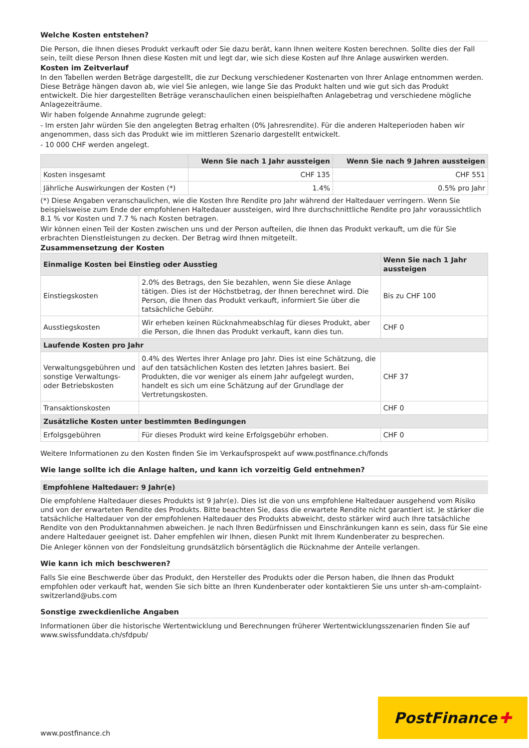Welche Kosten entstehen?
Die Person, die Ihnen dieses Produkt verkauft oder Sie dazu berät, kann Ihnen weitere Kosten berechnen. Sollte dies der Fall sein, teilt diese Person Ihnen diese Kosten mit und legt dar, wie sich diese Kosten auf Ihre Anlage auswirken werden.
Kosten im Zeitverlauf
In den Tabellen werden Beträge dargestellt, die zur Deckung verschiedener Kostenarten von Ihrer Anlage entnommen werden. Diese Beträge hängen davon ab, wie viel Sie anlegen, wie lange Sie das Produkt halten und wie gut sich das Produkt entwickelt. Die hier dargestellten Beträge veranschaulichen einen beispielhaften Anlagebetrag und verschiedene mögliche Anlagezeiträume.
Wir haben folgende Annahme zugrunde gelegt:
- Im ersten Jahr würden Sie den angelegten Betrag erhalten (0% Jahresrendite). Für die anderen Halteperioden haben wir angenommen, dass sich das Produkt wie im mittleren Szenario dargestellt entwickelt.
- 10 000 CHF werden angelegt.
| | Wenn Sie nach 1 Jahr aussteigen | Wenn Sie nach 9 Jahren aussteigen |
| --- | --- | --- |
| Kosten insgesamt | CHF 135 | CHF 551 |
| Jährliche Auswirkungen der Kosten (*) | 1.4% | 0.5% pro Jahr |
(*) Diese Angaben veranschaulichen, wie die Kosten Ihre Rendite pro Jahr während der Haltedauer verringern. Wenn Sie beispielsweise zum Ende der empfohlenen Haltedauer aussteigen, wird Ihre durchschnittliche Rendite pro Jahr voraussichtlich 8.1 % vor Kosten und 7.7 % nach Kosten betragen.
Wir können einen Teil der Kosten zwischen uns und der Person aufteilen, die Ihnen das Produkt verkauft, um die für Sie erbrachten Dienstleistungen zu decken. Der Betrag wird Ihnen mitgeteilt.
Zusammensetzung der Kosten
| Einmalige Kosten bei Einstieg oder Ausstieg | | Wenn Sie nach 1 Jahr aussteigen |
| --- | --- | --- |
| Einstiegskosten | 2.0% des Betrags, den Sie bezahlen, wenn Sie diese Anlage tätigen. Dies ist der Höchstbetrag, der Ihnen berechnet wird. Die Person, die Ihnen das Produkt verkauft, informiert Sie über die tatsächliche Gebühr. | Bis zu CHF 100 |
| Ausstiegskosten | Wir erheben keinen Rücknahmeabschlag für dieses Produkt, aber die Person, die Ihnen das Produkt verkauft, kann dies tun. | CHF 0 |
| Laufende Kosten pro Jahr | | |
| Verwaltungsgebühren und sonstige Verwaltungs- oder Betriebskosten | 0.4% des Wertes Ihrer Anlage pro Jahr. Dies ist eine Schätzung, die auf den tatsächlichen Kosten des letzten Jahres basiert. Bei Produkten, die vor weniger als einem Jahr aufgelegt wurden, handelt es sich um eine Schätzung auf der Grundlage der Vertretungskosten. | CHF 37 |
| Transaktionskosten | | CHF 0 |
| Zusätzliche Kosten unter bestimmten Bedingungen | | |
| Erfolgsgebühren | Für dieses Produkt wird keine Erfolgsgebühr erhoben. | CHF 0 |
Weitere Informationen zu den Kosten finden Sie im Verkaufsprospekt auf www.postfinance.ch/fonds
Wie lange sollte ich die Anlage halten, und kann ich vorzeitig Geld entnehmen?
Empfohlene Haltedauer: 9 Jahr(e)
Die empfohlene Haltedauer dieses Produkts ist 9 Jahr(e). Dies ist die von uns empfohlene Haltedauer ausgehend vom Risiko und von der erwarteten Rendite des Produkts. Bitte beachten Sie, dass die erwartete Rendite nicht garantiert ist. Je stärker die tatsächliche Haltedauer von der empfohlenen Haltedauer des Produkts abweicht, desto stärker wird auch Ihre tatsächliche Rendite von den Produktannahmen abweichen. Je nach Ihren Bedürfnissen und Einschränkungen kann es sein, dass für Sie eine andere Haltedauer geeignet ist. Daher empfehlen wir Ihnen, diesen Punkt mit Ihrem Kundenberater zu besprechen.
Die Anleger können von der Fondsleitung grundsätzlich börsentäglich die Rücknahme der Anteile verlangen.
Wie kann ich mich beschweren?
Falls Sie eine Beschwerde über das Produkt, den Hersteller des Produkts oder die Person haben, die Ihnen das Produkt empfohlen oder verkauft hat, wenden Sie sich bitte an Ihren Kundenberater oder kontaktieren Sie uns unter sh-am-complaint-switzerland@ubs.com
Sonstige zweckdienliche Angaben
Informationen über die historische Wertentwicklung und Berechnungen früherer Wertentwicklungsszenarien finden Sie auf www.swissfunddata.ch/sfdpub/
PostFinance ✚
www.postfinance.ch